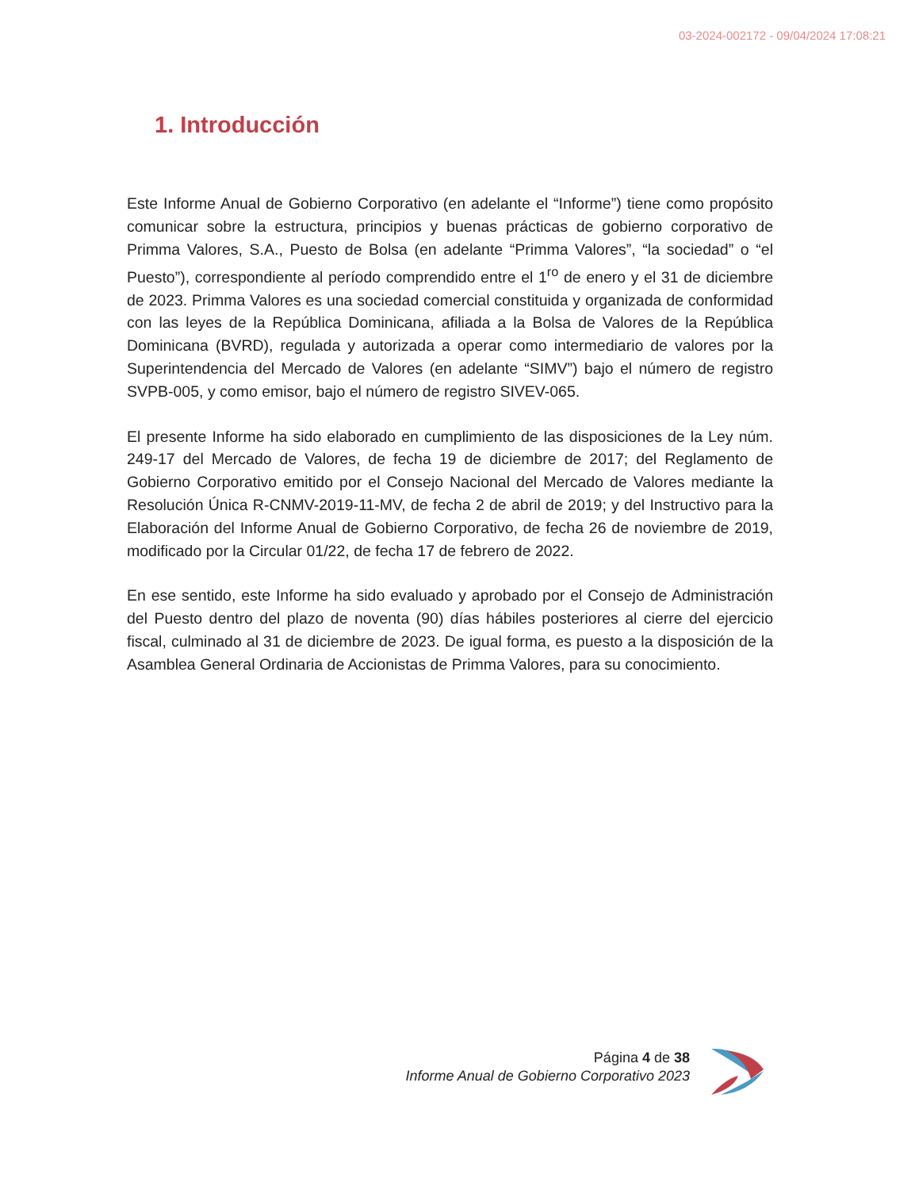03-2024-002172 - 09/04/2024 17:08:21
1. Introducción
Este Informe Anual de Gobierno Corporativo (en adelante el “Informe”) tiene como propósito comunicar sobre la estructura, principios y buenas prácticas de gobierno corporativo de Primma Valores, S.A., Puesto de Bolsa (en adelante “Primma Valores”, “la sociedad” o “el Puesto”), correspondiente al período comprendido entre el 1<sup>ro</sup> de enero y el 31 de diciembre de 2023. Primma Valores es una sociedad comercial constituida y organizada de conformidad con las leyes de la República Dominicana, afiliada a la Bolsa de Valores de la República Dominicana (BVRD), regulada y autorizada a operar como intermediario de valores por la Superintendencia del Mercado de Valores (en adelante “SIMV”) bajo el número de registro SVPB-005, y como emisor, bajo el número de registro SIVEV-065.
El presente Informe ha sido elaborado en cumplimiento de las disposiciones de la Ley núm. 249-17 del Mercado de Valores, de fecha 19 de diciembre de 2017; del Reglamento de Gobierno Corporativo emitido por el Consejo Nacional del Mercado de Valores mediante la Resolución Única R-CNMV-2019-11-MV, de fecha 2 de abril de 2019; y del Instructivo para la Elaboración del Informe Anual de Gobierno Corporativo, de fecha 26 de noviembre de 2019, modificado por la Circular 01/22, de fecha 17 de febrero de 2022.
En ese sentido, este Informe ha sido evaluado y aprobado por el Consejo de Administración del Puesto dentro del plazo de noventa (90) días hábiles posteriores al cierre del ejercicio fiscal, culminado al 31 de diciembre de 2023. De igual forma, es puesto a la disposición de la Asamblea General Ordinaria de Accionistas de Primma Valores, para su conocimiento.
Página 4 de 38
Informe Anual de Gobierno Corporativo 2023